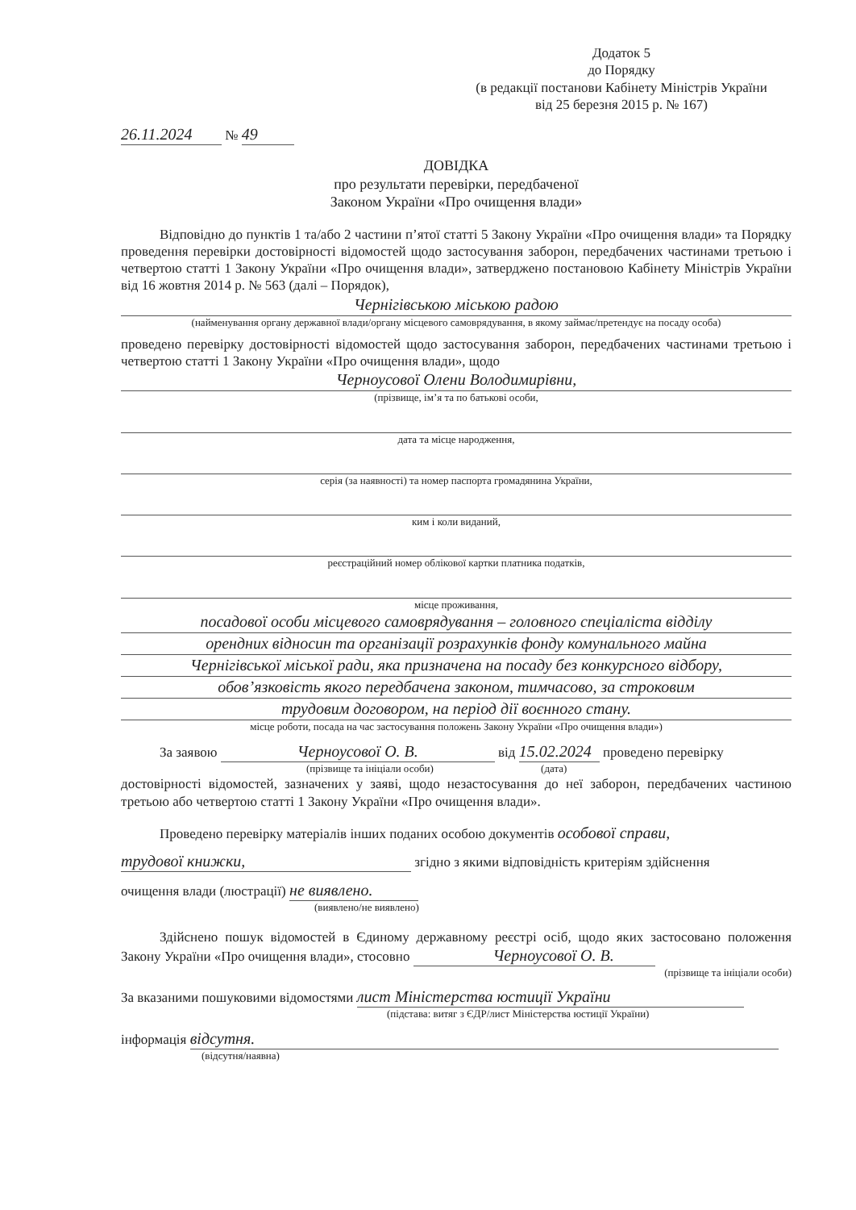Додаток 5
до Порядку
(в редакції постанови Кабінету Міністрів України
від 25 березня 2015 р. № 167)
26.11.2024 № 49
ДОВІДКА
про результати перевірки, передбаченої
Законом України «Про очищення влади»
Відповідно до пунктів 1 та/або 2 частини п’ятої статті 5 Закону України «Про очищення влади» та Порядку проведення перевірки достовірності відомостей щодо застосування заборон, передбачених частинами третьою і четвертою статті 1 Закону України «Про очищення влади», затверджено постановою Кабінету Міністрів України від 16 жовтня 2014 р. № 563 (далі – Порядок),
Чернігівською міською радою
(найменування органу державної влади/органу місцевого самоврядування, в якому займає/претендує на посаду особа)
проведено перевірку достовірності відомостей щодо застосування заборон, передбачених частинами третьою і четвертою статті 1 Закону України «Про очищення влади», щодо
Черноусової Олени Володимирівни,
(прізвище, ім’я та по батькові особи,
дата та місце народження,
серія (за наявності) та номер паспорта громадянина України,
ким і коли виданий,
реєстраційний номер облікової картки платника податків,
місце проживання,
посадової особи місцевого самоврядування – головного спеціаліста відділу
орендних відносин та організації розрахунків фонду комунального майна
Чернігівської міської ради, яка призначена на посаду без конкурсного відбору,
обов’язковість якого передбачена законом, тимчасово, за строковим
трудовим договором, на період дії воєнного стану.
місце роботи, посада на час застосування положень Закону України «Про очищення влади»)
За заявою Черноусової О. В. від 15.02.2024 проведено перевірку
(прізвище та ініціали особи) (дата)
достовірності відомостей, зазначених у заяві, щодо незастосування до неї заборон, передбачених частиною третьою або четвертою статті 1 Закону України «Про очищення влади».
Проведено перевірку матеріалів інших поданих особою документів особової справи,
трудової книжки, згідно з якими відповідність критеріям здійснення
очищення влади (люстрації) не виявлено.
(виявлено/не виявлено)
Здійснено пошук відомостей в Єдиному державному реєстрі осіб, щодо яких застосовано положення Закону України «Про очищення влади», стосовно Черноусової О. В.
(прізвище та ініціали особи)
За вказаними пошуковими відомостями лист Міністерства юстиції України
(підстава: витяг з ЄДР/лист Міністерства юстиції України)
інформація відсутня.
(відсутня/наявна)